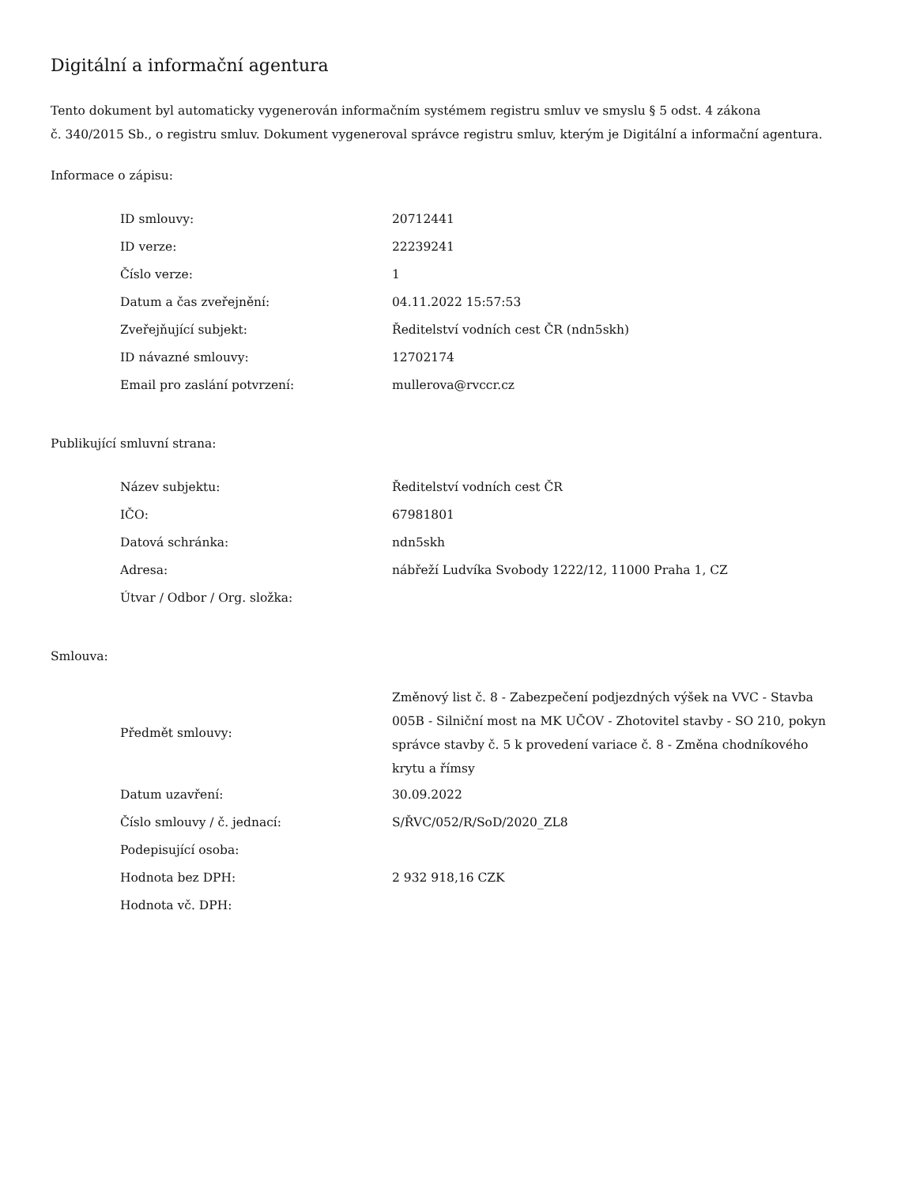Digitální a informační agentura
Tento dokument byl automaticky vygenerován informačním systémem registru smluv ve smyslu § 5 odst. 4 zákona
č. 340/2015 Sb., o registru smluv. Dokument vygeneroval správce registru smluv, kterým je Digitální a informační agentura.
Informace o zápisu:
| ID smlouvy: | 20712441 |
| ID verze: | 22239241 |
| Číslo verze: | 1 |
| Datum a čas zveřejnění: | 04.11.2022 15:57:53 |
| Zveřejňující subjekt: | Ředitelství vodních cest ČR (ndn5skh) |
| ID návazné smlouvy: | 12702174 |
| Email pro zaslání potvrzení: | mullerova@rvccr.cz |
Publikující smluvní strana:
| Název subjektu: | Ředitelství vodních cest ČR |
| IČO: | 67981801 |
| Datová schránka: | ndn5skh |
| Adresa: | nábřeží Ludvíka Svobody 1222/12, 11000 Praha 1, CZ |
| Útvar / Odbor / Org. složka: | |
Smlouva:
| Předmět smlouvy: | Změnový list č. 8 - Zabezpečení podjezdných výšek na VVC - Stavba 005B - Silniční most na MK UČOV - Zhotovitel stavby - SO 210, pokyn správce stavby č. 5 k provedení variace č. 8 - Změna chodníkového krytu a římsy |
| Datum uzavření: | 30.09.2022 |
| Číslo smlouvy / č. jednací: | S/ŘVC/052/R/SoD/2020_ZL8 |
| Podepisující osoba: | |
| Hodnota bez DPH: | 2 932 918,16 CZK |
| Hodnota vč. DPH: | |